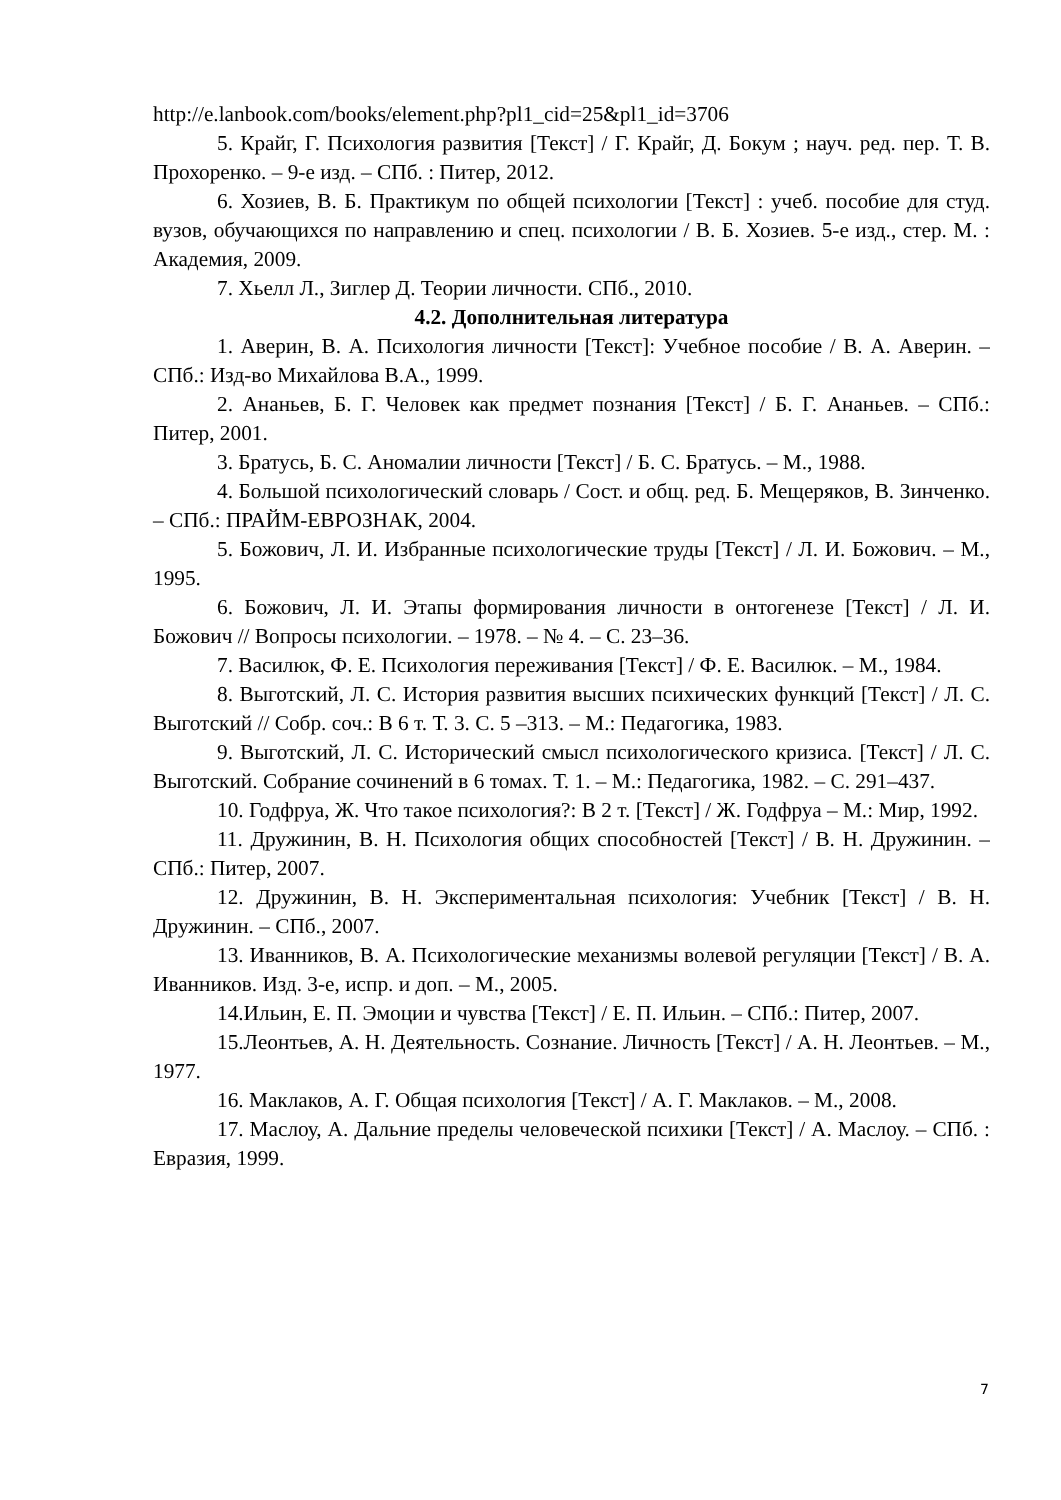http://e.lanbook.com/books/element.php?pl1_cid=25&pl1_id=3706
5. Крайг, Г. Психология развития [Текст] / Г. Крайг, Д. Бокум ; науч. ред. пер. Т. В. Прохоренко. – 9-е изд. – СПб. : Питер, 2012.
6. Хозиев, В. Б. Практикум по общей психологии [Текст] : учеб. пособие для студ. вузов, обучающихся по направлению и спец. психологии / В. Б. Хозиев. 5-е изд., стер. М. : Академия, 2009.
7. Хьелл Л., Зиглер Д. Теории личности. СПб., 2010.
4.2. Дополнительная литература
1. Аверин, В. А. Психология личности [Текст]: Учебное пособие / В. А. Аверин. – СПб.: Изд-во Михайлова В.А., 1999.
2. Ананьев, Б. Г. Человек как предмет познания [Текст] / Б. Г. Ананьев. – СПб.: Питер, 2001.
3. Братусь, Б. С. Аномалии личности [Текст] / Б. С. Братусь. – М., 1988.
4. Большой психологический словарь / Сост. и общ. ред. Б. Мещеряков, В. Зинченко. – СПб.: ПРАЙМ-ЕВРОЗНАК, 2004.
5. Божович, Л. И. Избранные психологические труды [Текст] / Л. И. Божович. – М., 1995.
6. Божович, Л. И. Этапы формирования личности в онтогенезе [Текст] / Л. И. Божович // Вопросы психологии. – 1978. – № 4. – С. 23–36.
7. Василюк, Ф. Е. Психология переживания [Текст] / Ф. Е. Василюк. – М., 1984.
8. Выготский, Л. С. История развития высших психических функций [Текст] / Л. С. Выготский // Собр. соч.: В 6 т. Т. 3. С. 5 –313. – М.: Педагогика, 1983.
9. Выготский, Л. С. Исторический смысл психологического кризиса. [Текст] / Л. С. Выготский. Собрание сочинений в 6 томах. Т. 1. – М.: Педагогика, 1982. – С. 291–437.
10. Годфруа, Ж. Что такое психология?: В 2 т. [Текст] / Ж. Годфруа – М.: Мир, 1992.
11. Дружинин, В. Н. Психология общих способностей [Текст] / В. Н. Дружинин. – СПб.: Питер, 2007.
12. Дружинин, В. Н. Экспериментальная психология: Учебник [Текст] / В. Н. Дружинин. – СПб., 2007.
13. Иванников, В. А. Психологические механизмы волевой регуляции [Текст] / В. А. Иванников. Изд. 3-е, испр. и доп. – М., 2005.
14.Ильин, Е. П. Эмоции и чувства [Текст] / Е. П. Ильин. – СПб.: Питер, 2007.
15.Леонтьев, А. Н. Деятельность. Сознание. Личность [Текст] / А. Н. Леонтьев. – М., 1977.
16. Маклаков, А. Г. Общая психология [Текст] / А. Г. Маклаков. – М., 2008.
17. Маслоу, А. Дальние пределы человеческой психики [Текст] / А. Маслоу. – СПб. : Евразия, 1999.
7